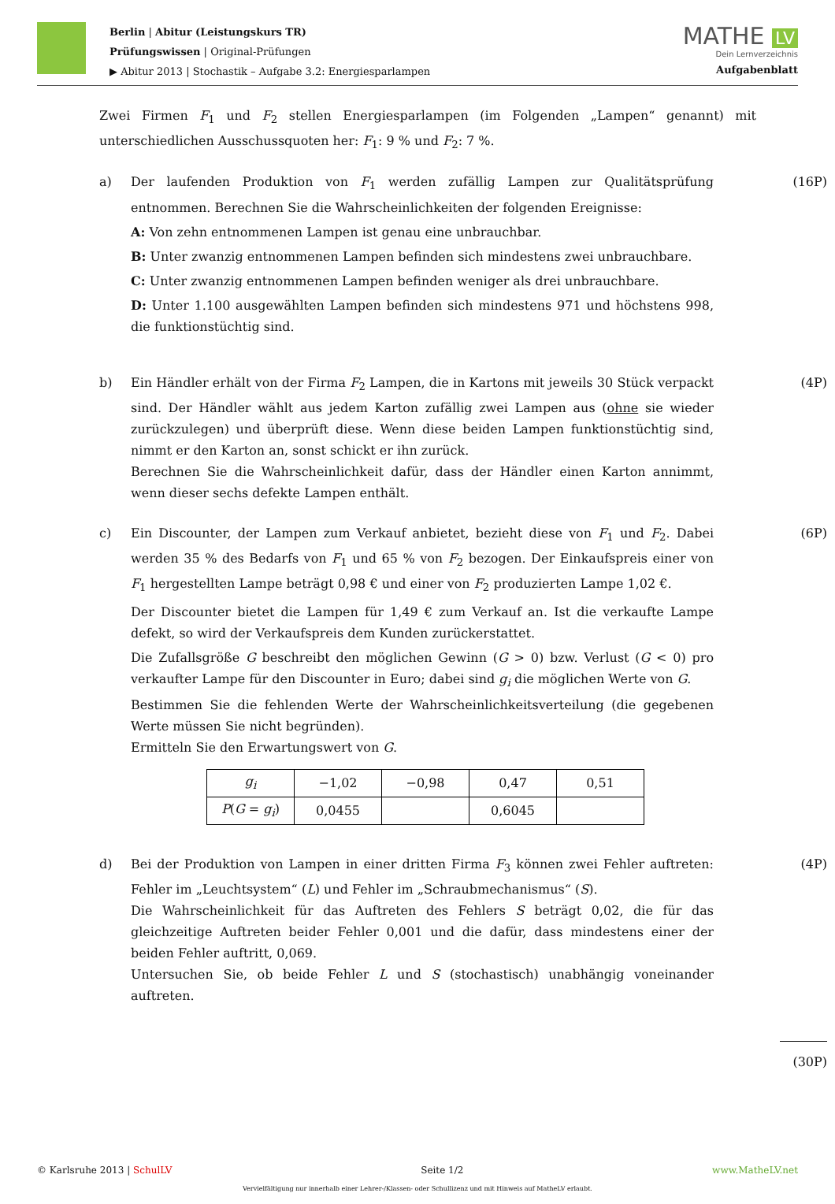Berlin | Abitur (Leistungskurs TR)
Prüfungswissen | Original-Prüfungen
▶ Abitur 2013 | Stochastik – Aufgabe 3.2: Energiesparlampen
MATHE LV
Dein Lernverzeichnis
Aufgabenblatt
Zwei Firmen F<sub>1</sub> und F<sub>2</sub> stellen Energiesparlampen (im Folgenden „Lampen“ genannt) mit unterschiedlichen Ausschussquoten her: F<sub>1</sub>: 9 % und F<sub>2</sub>: 7 %.
a) Der laufenden Produktion von F<sub>1</sub> werden zufällig Lampen zur Qualitätsprüfung entnommen. Berechnen Sie die Wahrscheinlichkeiten der folgenden Ereignisse:
A: Von zehn entnommenen Lampen ist genau eine unbrauchbar.
B: Unter zwanzig entnommenen Lampen befinden sich mindestens zwei unbrauchbare.
C: Unter zwanzig entnommenen Lampen befinden weniger als drei unbrauchbare.
D: Unter 1.100 ausgewählten Lampen befinden sich mindestens 971 und höchstens 998, die funktionstüchtig sind.
(16P)
b) Ein Händler erhält von der Firma F<sub>2</sub> Lampen, die in Kartons mit jeweils 30 Stück verpackt sind. Der Händler wählt aus jedem Karton zufällig zwei Lampen aus (ohne sie wieder zurückzulegen) und überprüft diese. Wenn diese beiden Lampen funktionstüchtig sind, nimmt er den Karton an, sonst schickt er ihn zurück.
Berechnen Sie die Wahrscheinlichkeit dafür, dass der Händler einen Karton annimmt, wenn dieser sechs defekte Lampen enthält.
(4P)
c) Ein Discounter, der Lampen zum Verkauf anbietet, bezieht diese von F<sub>1</sub> und F<sub>2</sub>. Dabei werden 35 % des Bedarfs von F<sub>1</sub> und 65 % von F<sub>2</sub> bezogen. Der Einkaufspreis einer von F<sub>1</sub> hergestellten Lampe beträgt 0,98 € und einer von F<sub>2</sub> produzierten Lampe 1,02 €.
Der Discounter bietet die Lampen für 1,49 € zum Verkauf an. Ist die verkaufte Lampe defekt, so wird der Verkaufspreis dem Kunden zurückerstattet.
Die Zufallsgröße G beschreibt den möglichen Gewinn (G > 0) bzw. Verlust (G < 0) pro verkaufter Lampe für den Discounter in Euro; dabei sind g<sub>i</sub> die möglichen Werte von G.
Bestimmen Sie die fehlenden Werte der Wahrscheinlichkeitsverteilung (die gegebenen Werte müssen Sie nicht begründen).
Ermitteln Sie den Erwartungswert von G.
| g<sub>i</sub> | −1,02 | −0,98 | 0,47 | 0,51 |
| P ( G = g<sub>i</sub> ) | 0,0455 | | 0,6045 | |
(6P)
d) Bei der Produktion von Lampen in einer dritten Firma F<sub>3</sub> können zwei Fehler auftreten: Fehler im „Leuchtsystem“ (L) und Fehler im „Schraubmechanismus“ (S).
Die Wahrscheinlichkeit für das Auftreten des Fehlers S beträgt 0,02, die für das gleichzeitige Auftreten beider Fehler 0,001 und die dafür, dass mindestens einer der beiden Fehler auftritt, 0,069.
Untersuchen Sie, ob beide Fehler L und S (stochastisch) unabhängig voneinander auftreten.
(4P)
(30P)
© Karlsruhe 2013 | SchulLV Seite 1/2 www.MatheLV.net
Vervielfältigung nur innerhalb einer Lehrer-/Klassen- oder Schullizenz und mit Hinweis auf MatheLV erlaubt.